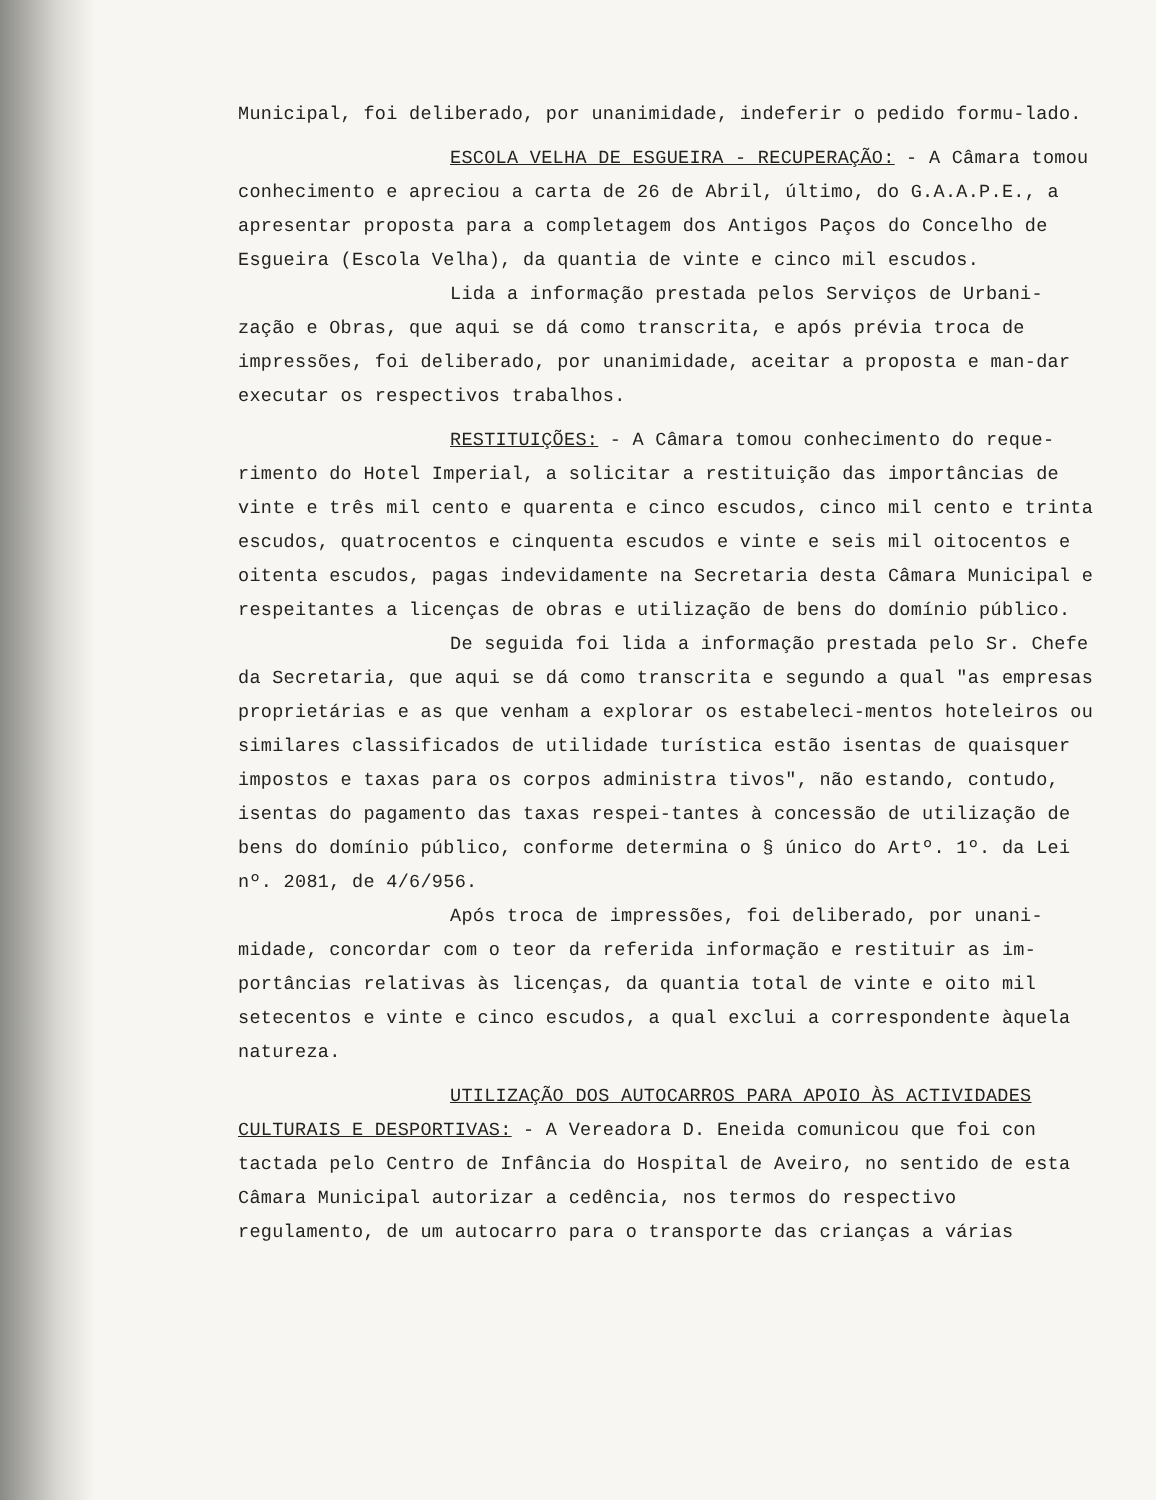Municipal, foi deliberado, por unanimidade, indeferir o pedido formu-lado.
ESCOLA VELHA DE ESGUEIRA - RECUPERAÇÃO: - A Câmara tomou conhecimento e apreciou a carta de 26 de Abril, último, do G.A.A.P.E., a apresentar proposta para a completagem dos Antigos Paços do Concelho de Esgueira (Escola Velha), da quantia de vinte e cinco mil escudos.
Lida a informação prestada pelos Serviços de Urbani-zação e Obras, que aqui se dá como transcrita, e após prévia troca de impressões, foi deliberado, por unanimidade, aceitar a proposta e man-dar executar os respectivos trabalhos.
RESTITUIÇÕES: - A Câmara tomou conhecimento do reque-rimento do Hotel Imperial, a solicitar a restituição das importâncias de vinte e três mil cento e quarenta e cinco escudos, cinco mil cento e trinta escudos, quatrocentos e cinquenta escudos e vinte e seis mil oitocentos e oitenta escudos, pagas indevidamente na Secretaria desta Câmara Municipal e respeitantes a licenças de obras e utilização de bens do domínio público.
De seguida foi lida a informação prestada pelo Sr. Chefe da Secretaria, que aqui se dá como transcrita e segundo a qual "as empresas proprietárias e as que venham a explorar os estabeleci-mentos hoteleiros ou similares classificados de utilidade turística estão isentas de quaisquer impostos e taxas para os corpos administra tivos", não estando, contudo, isentas do pagamento das taxas respei-tantes à concessão de utilização de bens do domínio público, conforme determina o § único do Artº. 1º. da Lei nº. 2081, de 4/6/956.
Após troca de impressões, foi deliberado, por unani-midade, concordar com o teor da referida informação e restituir as im-portâncias relativas às licenças, da quantia total de vinte e oito mil setecentos e vinte e cinco escudos, a qual exclui a correspondente àquela natureza.
UTILIZAÇÃO DOS AUTOCARROS PARA APOIO ÀS ACTIVIDADES CULTURAIS E DESPORTIVAS: - A Vereadora D. Eneida comunicou que foi con tactada pelo Centro de Infância do Hospital de Aveiro, no sentido de esta Câmara Municipal autorizar a cedência, nos termos do respectivo regulamento, de um autocarro para o transporte das crianças a várias